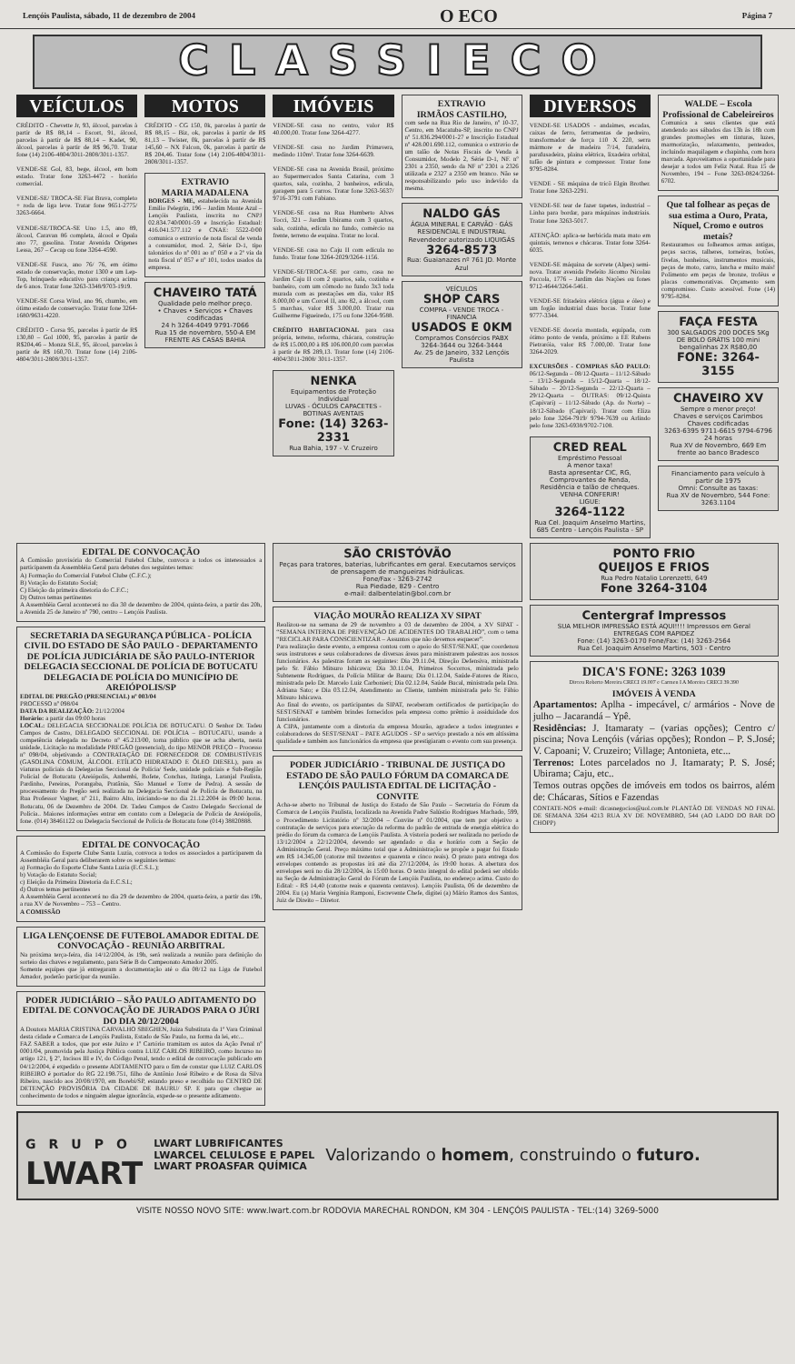Lençóis Paulista, sábado, 11 de dezembro de 2004 O ECO Página 7
CLASSIECO
VEÍCULOS
CRÉDITO - Chevette Jr, 93, álcool, parcelas à partir de R$ 88,14 – Escort, 91, álcool, parcelas à partir de R$ 88,14 – Kadet, 90, álcool, parcelas à partir de R$ 96,70. Tratar fone (14) 2106-4804/3011-2808/3011-1357.
VENDE-SE Gol, 83, bege, álcool, em bom estado. Tratar fone 3263-4472 - horário comercial.
VENDE-SE/ TROCA-SE Fiat Brava, completo + roda de liga leve. Tratar fone 9651-2775/ 3263-6664.
VENDE-SE/TROCA-SE Uno 1.5, ano 89, álcool, Caravan 86 completa, álcool e Opala ano 77, gasolina. Tratar Avenida Origenes Lessa, 267 – Cecap ou fone 3264-4590.
VENDE-SE Fusca, ano 76/ 76, em ótimo estado de conservação, motor 1300 e um Lep-Top, brinquedo educativo para criança acima de 6 anos. Tratar fone 3263-3348/9703-1919.
VENDE-SE Corsa Wind, ano 96, chumbo, em ótimo estado de conservação. Tratar fone 3264-1680/9631-4220.
CRÉDITO - Corsa 95, parcelas à partir de R$ 130,80 – Gol 1000, 95, parcelas à partir de R$204,46 – Monza SLE, 95, álcool, parcelas à partir de R$ 160,70. Tratar fone (14) 2106-4804/3011-2808/3011-1357.
MOTOS
CRÉDITO - CG 150, 0k, parcelas à partir de R$ 88,15 – Biz, ok, parcelas à partir de R$ 81,13 – Twister, 0k, parcelas à partir de R$ 145,60 – NX Falcon, 0k, parcelas à partir de R$ 204,46. Tratar fone (14) 2106-4804/3011-2808/3011-1357.
EXTRAVIO
MARIA MADALENA
BORGES - ME, estabelecida na Avenida Emilio Pelegrin, 196 – Jardim Monte Azul – Lençóis Paulista, inscrita no CNPJ 02.834.740/0001-59 e Inscrição Estadual: 416.041.577.112 e CNAE: 5522-0/00 comunica o extravio de nota fiscal de venda a consumidor, mod. 2, Série D-1, tipo talonários do nº 001 ao nº 050 e a 2ª via da nota fiscal nº 057 e nº 101, todos usados da empresa.
CHAVEIRO TATÁ
Qualidade pelo melhor preço.
• Chaves • Serviços • Chaves codificadas
24 h 3264-4049 9791-7066
Rua 15 de novembro, 550-A EM FRENTE AS CASAS BAHIA
IMÓVEIS
VENDE-SE casa no centro, valor R$ 40.000,00. Tratar fone 3264-4277.
VENDE-SE casa no Jardim Primavera, medindo 110m². Tratar fone 3264-6639.
VENDE-SE casa na Avenida Brasil, próximo ao Supermercados Santa Catarina, com 3 quartos, sala, cozinha, 2 banheiros, edícula, garagem para 5 carros. Tratar fone 3263-5637/ 9716-3791 com Fabiano.
VENDE-SE casa na Rua Humberto Alves Tocci, 321 – Jardim Ubirama com 3 quartos, sala, cozinha, edícula no fundo, comércio na frente, terreno de esquina. Tratar no local.
VENDE-SE casa no Caju II com edícula no fundo. Tratar fone 3264-2029/3264-1156.
VENDE-SE/TROCA-SE por carro, casa no Jardim Caju II com 2 quartos, sala, cozinha e banheiro, com um cômodo no fundo 3x3 toda murada com as prestações em dia, valor R$ 8.000,00 e um Corcel II, ano 82, a álcool, com 5 marchas, valor R$ 3.000,00. Tratar rua Guilherme Figueiredo, 175 ou fone 3264-9588.
CRÉDITO HABITACIONAL para casa própria, terreno, reforma, chácara, construção de R$ 15.000,00 à R$ 106.000,00 com parcelas à partir de R$ 289,13. Tratar fone (14) 2106-4804/3011-2808/ 3011-1357.
NENKA
Equipamentos de Proteção Individual
LUVAS - ÓCULOS CAPACETES - BOTINAS AVENTAIS
Fone: (14) 3263-2331
Rua Bahia, 197 - V. Cruzeiro
EXTRAVIO
IRMÃOS CASTILHO,
com sede na Rua Rio de Janeiro, nº 10-37, Centro, em Macatuba-SP, inscrito no CNPJ nº 51.836.294/0001-27 e Inscrição Estadual nº 428.001.690.112, comunica o extravio de um talão de Notas Fiscais de Venda à Consumidor, Modelo 2, Série D-1, NF. nº 2301 a 2350, sendo da NF nº 2301 a 2326 utilizada e 2327 a 2350 em branco. Não se responsabilizando pelo uso indevido da mesma.
NALDO GÁS
ÁGUA MINERAL E CARVÃO · GÁS RESIDENCIAL E INDUSTRIAL
Revendedor autorizado LIQUIGÁS
3264-8573
Rua: Guaianazes nº 761 JD. Monte Azul
VEÍCULOS
SHOP CARS
COMPRA - VENDE TROCA - FINANCIA
USADOS E 0KM
Compramos Consórcios PABX
3264-3644 ou 3264-3444
Av. 25 de Janeiro, 332 Lençóis Paulista
DIVERSOS
VENDE-SE USADOS - andaimes, escadas, caixas de ferro, ferramentas de pedreiro, transformador de força 110 X 220, serra mármore e de madeira 7/14, furadeira, parafusadeira, plaina elétrica, lixadeira orbital, tufão de pintura e compressor. Tratar fone 9795-8284.
VENDE - SE máquina de tricô Elgin Brother. Tratar fone 3263-2291.
VENDE-SE tear de fazer tapetes, industrial – Linha para bordar, para máquinas industriais. Tratar fone 3263-5017.
ATENÇÃO: aplica-se herbicida mata mato em quintais, terrenos e chácaras. Tratar fone 3264-6035.
VENDE-SE máquina de sorvete (Alpes) semi-nova. Tratar avenida Prefeito Jácomo Nicolau Paccola, 1776 – Jardim das Nações ou fones 9712-4644/3264-5461.
VENDE-SE fritadeira elétrica (água e óleo) e um fogão industrial duas bocas. Tratar fone 9777-3344.
VENDE-SE doceria montada, equipada, com ótimo ponto de venda, próximo a EE Rubens Pietraróia, valor R$ 7.000,00. Tratar fone 3264-2029.
EXCURSÕES - COMPRAS SÃO PAULO: 06/12-Segunda – 08/12-Quarta – 11/12-Sábado – 13/12-Segunda – 15/12-Quarta – 18/12-Sábado – 20/12-Segunda – 22/12-Quarta – 29/12-Quarta – OUTRAS: 09/12-Quinta (Capivari) – 11/12-Sábado (Ap. do Norte) – 18/12-Sábado (Capivari). Tratar com Eliza pelo fone 3264-7919/ 9794-7639 ou Arlindo pelo fone 3263-6938/9702-7108.
CRED REAL
Empréstimo Pessoal
A menor taxa!
Basta apresentar CIC, RG, Comprovantes de Renda, Residência e talão de cheques. VENHA CONFERIR!
LIGUE:
3264-1122
Rua Cel. Joaquim Anselmo Martins, 685 Centro - Lençóis Paulista - SP
WALDE – Escola Profissional de Cabeleireiros
Comunica a seus clientes que está atendendo aos sábados das 13h às 18h com grandes promoções em tinturas, luzes, marmorização, relaxamento, penteados, incluindo maquilagem e chapinha, com hora marcada. Aproveitamos a oportunidade para desejar a todos um Feliz Natal. Rua 15 de Novembro, 194 – Fone 3263-0824/3264-6702.
Que tal folhear as peças de sua estima a Ouro, Prata, Níquel, Cromo e outros metais?
Restauramos ou folheamos armas antigas, peças sacras, talheres, torneiras, botões, fivelas, banheiras, instrumentos musicais, peças de moto, carro, lancha e muito mais! Polimento em peças de bronze, troféus e placas comemorativas. Orçamento sem compromisso. Custo acessível. Fone (14) 9795-8284.
FAÇA FESTA
300 SALGADOS 200 DOCES 5Kg DE BOLO GRÁTIS 100 mini bengalinhas 2X R$80,00
FONE: 3264-3155
CHAVEIRO XV
Sempre o menor preço!
Chaves e serviços Carimbos Chaves codificadas
3263-6395 9711-6615 9794-6796 24 horas
Rua XV de Novembro, 669 Em frente ao banco Bradesco
Financiamento para veículo à partir de 1975
Omni: Consulte as taxas:
Rua XV de Novembro, 544 Fone: 3263.1104
EDITAL DE CONVOCAÇÃO
A Comissão provisória do Comercial Futebol Clube, convoca a todos os interessados a participarem da Assembléia Geral para debates dos seguintes temas:
A) Formação do Comercial Futebol Clube (C.F.C.);
B) Votação do Estatuto Social;
C) Eleição da primeira diretoria do C.F.C.;
D) Outros temas pertinentes
A Assembléia Geral acontecerá no dia 30 de dezembro de 2004, quinta-feira, a partir das 20h, a Avenida 25 de Janeiro nº 790, centro – Lençóis Paulista.
SECRETARIA DA SEGURANÇA PÚBLICA - POLÍCIA CIVIL DO ESTADO DE SÃO PAULO - DEPARTAMENTO DE POLÍCIA JUDICIÁRIA DE SÃO PAULO-INTERIOR DELEGACIA SECCIONAL DE POLÍCIA DE BOTUCATU DELEGACIA DE POLÍCIA DO MUNICÍPIO DE AREIÓPOLIS/SP
EDITAL DE PREGÃO (PRESENCIAL) nº 003/04
PROCESSO nº 098/04
DATA DA REALIZAÇÃO: 21/12/2004
Horário: a partir das 09:00 horas
LOCAL: DELEGACIA SECCIONALDE POLÍCIA DE BOTUCATU. O Senhor Dr. Tadeu Campos de Castro, DELEGADO SECCIONAL DE POLÍCIA – BOTUCATU, usando a competência delegada no Decreto nº 45.213/00, torna público que se acha aberta, nesta unidade, Licitação na modalidade PREGÃO (presencial), do tipo MENOR PREÇO – Processo nº 098/04, objetivando a CONTRATAÇÃO DE FORNECEDOR DE COMBUSTÍVEIS (GASOLINA COMUM, ÁLCOOL ETÍLICO HIDRATADO E ÓLEO DIESEL), para as viaturas policiais da Delegacias Seccional de Polícia/ Sede, unidade policiais e Sub-Região Policial de Botucatu (Areiópolis, Anhembi, Bofete, Conchas, Itatinga, Laranjal Paulista, Pardinho, Pereiras, Porangaba, Pratânia, São Manuel e Torre de Pedra). A sessão de processamento do Pregão será realizada na Delegacia Seccional de Polícia de Botucatu, na Rua Professor Vagner, nº 211, Bairro Alto, iniciando-se no dia 21.12.2004 às 09:00 horas. Botucatu, 06 de Dezembro de 2004. Dr. Tadeu Campos de Castro Delegado Seccional de Polícia.. Maiores informações entrar em contato com a Delegacia de Polícia de Areiópolis, fone. (014) 38461122 ou Delegacia Seccional de Polícia de Botucatu fone (014) 38820888.
EDITAL DE CONVOCAÇÃO
A Comissão do Esporte Clube Santa Luzia, convoca a todos os associados a participarem da Assembléia Geral para deliberarem sobre os seguintes temas:
a) Formação do Esporte Clube Santa Luzia (E.C.S.L.);
b) Votação do Estatuto Social;
c) Eleição da Primeira Diretoria da E.C.S.L;
d) Outros temas pertinentes
A Assembléia Geral acontecerá no dia 29 de dezembro de 2004, quarta-feira, a partir das 19h, a rua XV de Novembro – 753 – Centro.
A COMISSÃO
LIGA LENÇOENSE DE FUTEBOL AMADOR EDITAL DE CONVOCAÇÃO - REUNIÃO ARBITRAL
Na próxima terça-feira, dia 14/12/2004, às 19h, será realizada a reunião para definição do sorteio das chaves e regulamento, para Série B do Campeonato Amador 2005.
Somente equipes que já entregaram a documentação até o dia 08/12 na Liga de Futebol Amador, poderão participar da reunião.
PODER JUDICIÁRIO – SÃO PAULO ADITAMENTO DO EDITAL DE CONVOCAÇÃO DE JURADOS PARA O JÚRI DO DIA 20/12/2004
A Doutora MARIA CRISTINA CARVALHO SBEGHEN, Juiza Substituta da 1ª Vara Criminal desta cidade e Comarca de Lençóis Paulista, Estado de São Paulo, na forma da lei, etc...
FAZ SABER a todos, que por este Juízo e 1º Cartório tramitam os autos da Ação Penal nº 0001/04, promovida pela Justiça Pública contra LUIZ CARLOS RIBEIRO, como Incurso no artigo 121, § 2º, Incisos III e IV, do Código Penal, tendo o edital de convocação publicado em 04/12/2004, é expedido o presente ADITAMENTO para o fim de constar que LUIZ CARLOS RIBEIRO é portador do RG 22.198.751, filho de Antônio José Ribeiro e de Rosa da Silva Ribeiro, nascido aos 20/08/1970, em Borebi/SP, estando preso e recolhido no CENTRO DE DETENÇÃO PROVISÓRIA DA CIDADE DE BAURU/ SP. E para que chegue ao conhecimento de todos e ninguém alegue ignorância, expede-se o presente aditamento.
SÃO CRISTÓVÃO
Peças para tratores, baterias, lubrificantes em geral. Executamos serviços de prensagem de mangueiras hidráulicas.
Fone/Fax - 3263-2742
Rua Piedade, 829 - Centro
e-mail: dalbentelatin@bol.com.br
VIAÇÃO MOURÃO REALIZA XV SIPAT
Realizou-se na semana de 29 de novembro a 03 de dezembro de 2004, a XV SIPAT - “SEMANA INTERNA DE PREVENÇÃO DE ACIDENTES DO TRABALHO”, com o tema “RECICLAR PARA CONSCIENTIZAR – Assuntos que não devemos esquecer”.
Para realização deste evento, a empresa contou com o apoio do SEST/SENAT, que coordenou seus instrutores e seus colaboradores de diversas áreas para ministrarem palestras aos nossos funcionários. As palestras foram as seguintes: Dia 29.11.04, Direção Defensiva, ministrada pelo Sr. Fábio Mitsuro Ishicawa; Dia 30.11.04, Primeiros Socorros, ministrada pelo Subtenente Rodrigues, da Polícia Militar de Bauru; Dia 01.12.04, Saúde-Fatores de Risco, ministrada pelo Dr. Marcelo Luiz Carbonieri; Dia 02.12.04, Saúde Bucal, ministrada pela Dra. Adriana Sato; e Dia 03.12.04, Atendimento ao Cliente, também ministrada pelo Sr. Fábio Mitsuro Ishicawa.
Ao final do evento, os participantes da SIPAT, receberam certificados de participação do SEST/SENAT e também brindes fornecidos pela empresa como prêmio à assiduidade dos funcionários.
A CIPA, juntamente com a diretoria da empresa Mourão, agradece a todos integrantes e colaboradores do SEST/SENAT – PATE AGUDOS - SP o serviço prestado a nós em altíssima qualidade e também aos funcionários da empresa que prestigiaram o evento com sua presença.
PODER JUDICIÁRIO - TRIBUNAL DE JUSTIÇA DO ESTADO DE SÃO PAULO FÓRUM DA COMARCA DE LENÇÓIS PAULISTA EDITAL DE LICITAÇÃO - CONVITE
Acha-se aberto no Tribunal de Justiça do Estado de São Paulo – Secretaria do Fórum da Comarca de Lençóis Paulista, localizada na Avenida Padre Salústio Rodrigues Machado, 599, o Procedimento Licitatório nº 32/2004 – Convite nº 01/2004, que tem por objetivo a contratação de serviços para execução da reforma do padrão de entrada de energia elétrica do prédio do fórum da comarca de Lençóis Paulista. A vistoria poderá ser realizada no período de 13/12/2004 a 22/12/2004, devendo ser agendado o dia e horário com a Seção de Administração Geral. Preço máximo total que a Administração se propõe a pagar foi fixado em R$ 14.345,00 (catorze mil trezentos e quarenta e cinco reais). O prazo para entrega dos envelopes contendo as propostas irá até dia 27/12/2004, às 19:00 horas. A abertura dos envelopes será no dia 28/12/2004, às 15:00 horas. O texto integral do edital poderá ser obtido na Seção de Administração Geral do Fórum de Lençóis Paulista, no endereço acima. Custo do Edital: - R$ 14,40 (catorze reais e quarenta centavos). Lençóis Paulista, 06 de dezembro de 2004. Eu (a) Maria Verginia Ramponi, Escrevente Chefe, digitei (a) Mário Ramos dos Santos, Juiz de Direito – Diretor.
PONTO FRIO
QUEIJOS E FRIOS
Rua Pedro Natalio Lorenzetti, 649
Fone 3264-3104
Centergraf Impressos
SUA MELHOR IMPRESSÃO ESTÁ AQUI!!!! Impressos em Geral
ENTREGAS COM RAPIDEZ
Fone: (14) 3263-0170 Fone/Fax: (14) 3263-2564
Rua Cel. Joaquim Anselmo Martins, 503 - Centro
DICA'S FONE: 3263 1039
Dirceu Roberto Moreira CRECI 19.007 e Carmen I A Moreira CRECI 39.390
IMÓVEIS À VENDA
Apartamentos: Aplha - impecável, c/ armários - Nove de julho – Jacarandá – Ypê.
Residências: J. Itamaraty – (varias opções); Centro c/ piscina; Nova Lençóis (várias opções); Rondon – P. S.José; V. Capoani; V. Cruzeiro; Village; Antonieta, etc...
Terrenos: Lotes parcelados no J. Itamaraty; P. S. José; Ubirama; Caju, etc..
Temos outras opções de imóveis em todos os bairros, além de: Chácaras, Sítios e Fazendas
CONTATE-NOS e-mail: dicasnegocios@uol.com.br PLANTÃO DE VENDAS NO FINAL DE SEMANA 3264 4213 RUA XV DE NOVEMBRO, 544 (AO LADO DO BAR DO CHOPP)
GRUPO
LWART
LWART LUBRIFICANTES
LWARCEL CELULOSE E PAPEL
LWART PROASFAR QUÍMICA
Valorizando o homem, construindo o futuro.
VISITE NOSSO NOVO SITE: www.lwart.com.br RODOVIA MARECHAL RONDON, KM 304 - LENÇÓIS PAULISTA - TEL:(14) 3269-5000